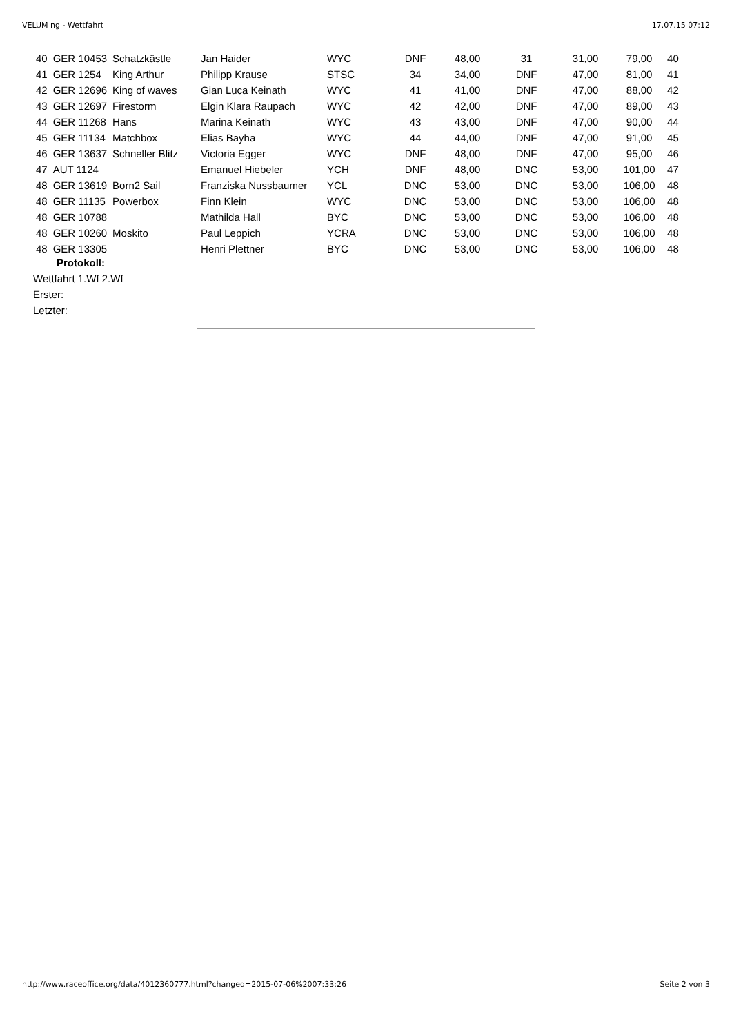VELUM ng - Wettfahrt 17.07.15 07:12
| 40 | GER 10453 | Schatzkästle | Jan Haider | WYC | DNF | 48,00 | 31 | 31,00 | 79,00 | 40 |
| 41 | GER 1254 | King Arthur | Philipp Krause | STSC | 34 | 34,00 | DNF | 47,00 | 81,00 | 41 |
| 42 | GER 12696 | King of waves | Gian Luca Keinath | WYC | 41 | 41,00 | DNF | 47,00 | 88,00 | 42 |
| 43 | GER 12697 | Firestorm | Elgin Klara Raupach | WYC | 42 | 42,00 | DNF | 47,00 | 89,00 | 43 |
| 44 | GER 11268 | Hans | Marina Keinath | WYC | 43 | 43,00 | DNF | 47,00 | 90,00 | 44 |
| 45 | GER 11134 | Matchbox | Elias Bayha | WYC | 44 | 44,00 | DNF | 47,00 | 91,00 | 45 |
| 46 | GER 13637 | Schneller Blitz | Victoria Egger | WYC | DNF | 48,00 | DNF | 47,00 | 95,00 | 46 |
| 47 | AUT 1124 | | Emanuel Hiebeler | YCH | DNF | 48,00 | DNC | 53,00 | 101,00 | 47 |
| 48 | GER 13619 | Born2 Sail | Franziska Nussbaumer | YCL | DNC | 53,00 | DNC | 53,00 | 106,00 | 48 |
| 48 | GER 11135 | Powerbox | Finn Klein | WYC | DNC | 53,00 | DNC | 53,00 | 106,00 | 48 |
| 48 | GER 10788 | | Mathilda Hall | BYC | DNC | 53,00 | DNC | 53,00 | 106,00 | 48 |
| 48 | GER 10260 | Moskito | Paul Leppich | YCRA | DNC | 53,00 | DNC | 53,00 | 106,00 | 48 |
| 48 | GER 13305 | | Henri Plettner | BYC | DNC | 53,00 | DNC | 53,00 | 106,00 | 48 |
Protokoll:
Wettfahrt 1.Wf 2.Wf
Erster:
Letzter:
http://www.raceoffice.org/data/4012360777.html?changed=2015-07-06%2007:33:26 Seite 2 von 3